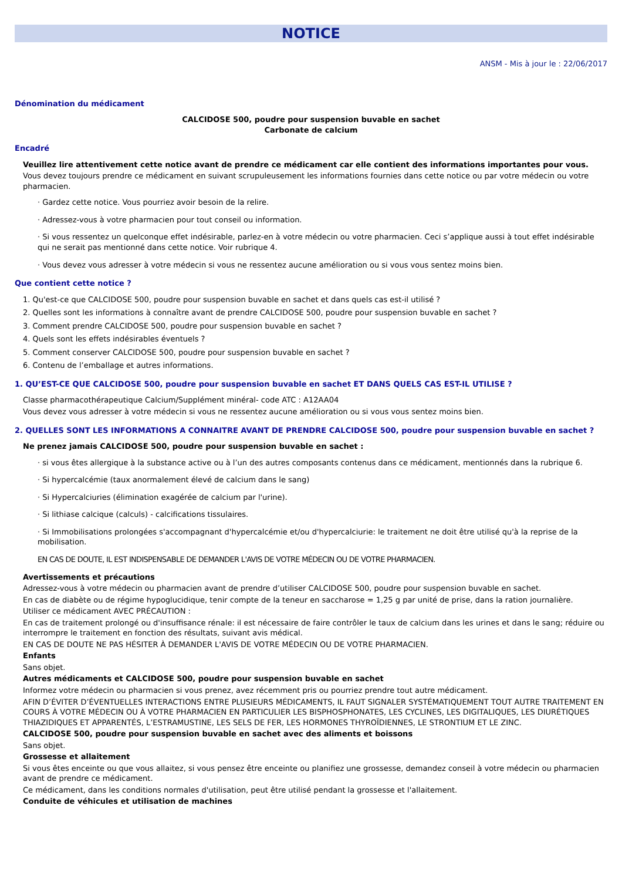NOTICE
ANSM - Mis à jour le : 22/06/2017
Dénomination du médicament
CALCIDOSE 500, poudre pour suspension buvable en sachet
Carbonate de calcium
Encadré
Veuillez lire attentivement cette notice avant de prendre ce médicament car elle contient des informations importantes pour vous.
Vous devez toujours prendre ce médicament en suivant scrupuleusement les informations fournies dans cette notice ou par votre médecin ou votre pharmacien.
· Gardez cette notice. Vous pourriez avoir besoin de la relire.
· Adressez-vous à votre pharmacien pour tout conseil ou information.
· Si vous ressentez un quelconque effet indésirable, parlez-en à votre médecin ou votre pharmacien. Ceci s’applique aussi à tout effet indésirable qui ne serait pas mentionné dans cette notice. Voir rubrique 4.
· Vous devez vous adresser à votre médecin si vous ne ressentez aucune amélioration ou si vous vous sentez moins bien.
Que contient cette notice ?
1. Qu'est-ce que CALCIDOSE 500, poudre pour suspension buvable en sachet et dans quels cas est-il utilisé ?
2. Quelles sont les informations à connaître avant de prendre CALCIDOSE 500, poudre pour suspension buvable en sachet ?
3. Comment prendre CALCIDOSE 500, poudre pour suspension buvable en sachet ?
4. Quels sont les effets indésirables éventuels ?
5. Comment conserver CALCIDOSE 500, poudre pour suspension buvable en sachet ?
6. Contenu de l’emballage et autres informations.
1. QU’EST-CE QUE CALCIDOSE 500, poudre pour suspension buvable en sachet ET DANS QUELS CAS EST-IL UTILISE ?
Classe pharmacothérapeutique Calcium/Supplément minéral- code ATC : A12AA04
Vous devez vous adresser à votre médecin si vous ne ressentez aucune amélioration ou si vous vous sentez moins bien.
2. QUELLES SONT LES INFORMATIONS A CONNAITRE AVANT DE PRENDRE CALCIDOSE 500, poudre pour suspension buvable en sachet ?
Ne prenez jamais CALCIDOSE 500, poudre pour suspension buvable en sachet :
· si vous êtes allergique à la substance active ou à l’un des autres composants contenus dans ce médicament, mentionnés dans la rubrique 6.
· Si hypercalcémie (taux anormalement élevé de calcium dans le sang)
· Si Hypercalciuries (élimination exagérée de calcium par l'urine).
· Si lithiase calcique (calculs) - calcifications tissulaires.
· Si Immobilisations prolongées s'accompagnant d'hypercalcémie et/ou d'hypercalciurie: le traitement ne doit être utilisé qu'à la reprise de la mobilisation.
EN CAS DE DOUTE, IL EST INDISPENSABLE DE DEMANDER L'AVIS DE VOTRE MÉDECIN OU DE VOTRE PHARMACIEN.
Avertissements et précautions
Adressez-vous à votre médecin ou pharmacien avant de prendre d’utiliser CALCIDOSE 500, poudre pour suspension buvable en sachet.
En cas de diabète ou de régime hypoglucidique, tenir compte de la teneur en saccharose = 1,25 g par unité de prise, dans la ration journalière.
Utiliser ce médicament AVEC PRÉCAUTION :
En cas de traitement prolongé ou d'insuffisance rénale: il est nécessaire de faire contrôler le taux de calcium dans les urines et dans le sang; réduire ou interrompre le traitement en fonction des résultats, suivant avis médical.
EN CAS DE DOUTE NE PAS HÉSITER À DEMANDER L'AVIS DE VOTRE MÉDECIN OU DE VOTRE PHARMACIEN.
Enfants
Sans objet.
Autres médicaments et CALCIDOSE 500, poudre pour suspension buvable en sachet
Informez votre médecin ou pharmacien si vous prenez, avez récemment pris ou pourriez prendre tout autre médicament.
AFIN D’ÉVITER D’ÉVENTUELLES INTERACTIONS ENTRE PLUSIEURS MÉDICAMENTS, IL FAUT SIGNALER SYSTÉMATIQUEMENT TOUT AUTRE TRAITEMENT EN COURS À VOTRE MÉDECIN OU À VOTRE PHARMACIEN EN PARTICULIER LES BISPHOSPHONATES, LES CYCLINES, LES DIGITALIQUES, LES DIURÉTIQUES THIAZIDIQUES ET APPARENTÉS, L’ESTRAMUSTINE, LES SELS DE FER, LES HORMONES THYROÏDIENNES, LE STRONTIUM ET LE ZINC.
CALCIDOSE 500, poudre pour suspension buvable en sachet avec des aliments et boissons
Sans objet.
Grossesse et allaitement
Si vous êtes enceinte ou que vous allaitez, si vous pensez être enceinte ou planifiez une grossesse, demandez conseil à votre médecin ou pharmacien avant de prendre ce médicament.
Ce médicament, dans les conditions normales d'utilisation, peut être utilisé pendant la grossesse et l'allaitement.
Conduite de véhicules et utilisation de machines